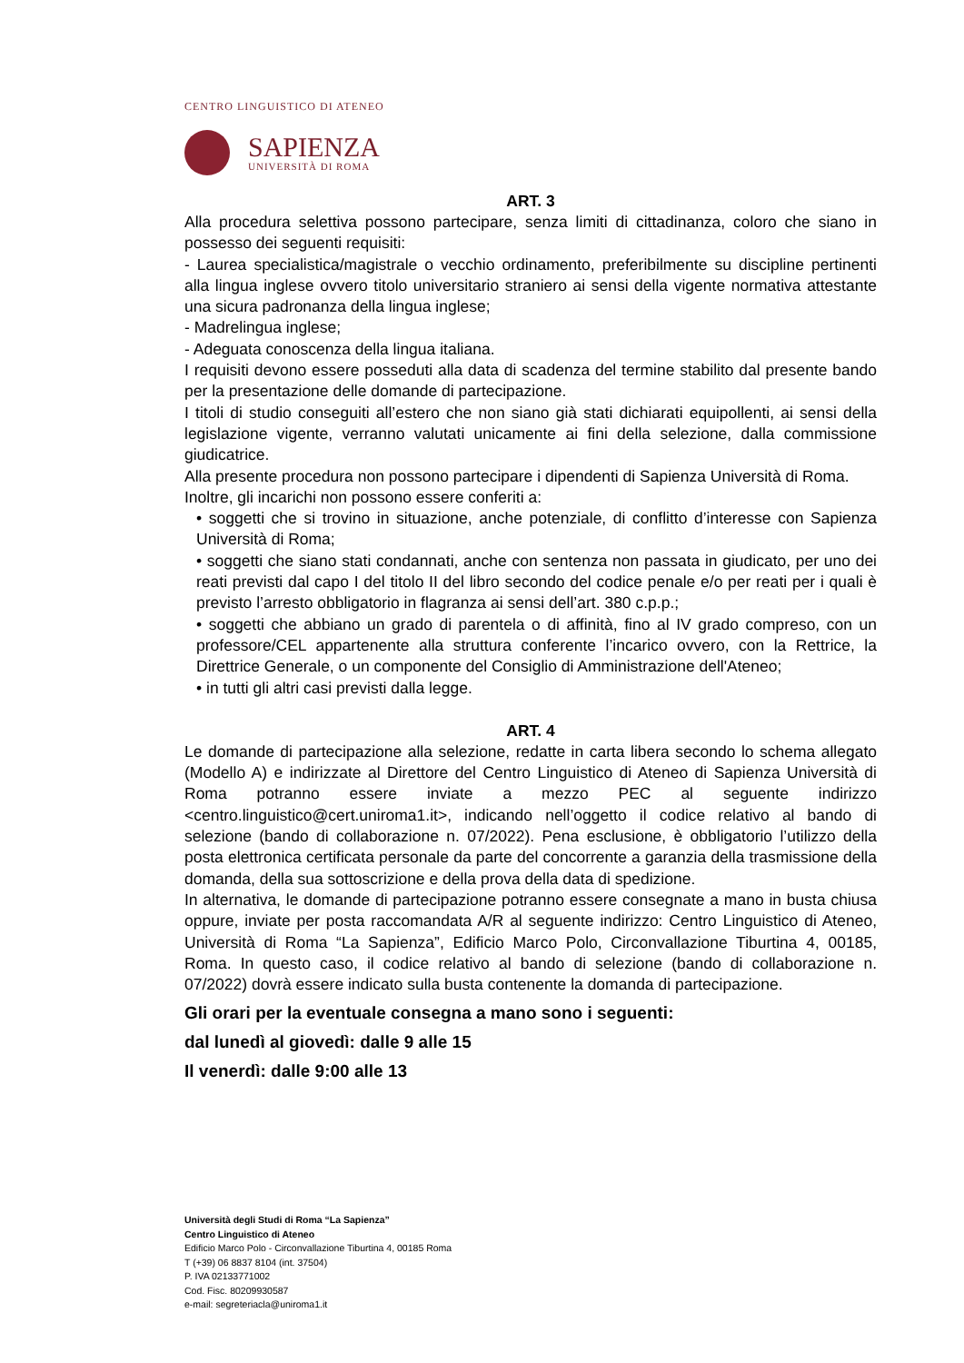CENTRO LINGUISTICO DI ATENEO
SAPIENZA
UNIVERSITÀ DI ROMA
ART. 3
Alla procedura selettiva possono partecipare, senza limiti di cittadinanza, coloro che siano in possesso dei seguenti requisiti:
- Laurea specialistica/magistrale o vecchio ordinamento, preferibilmente su discipline pertinenti alla lingua inglese ovvero titolo universitario straniero ai sensi della vigente normativa attestante una sicura padronanza della lingua inglese;
- Madrelingua inglese;
- Adeguata conoscenza della lingua italiana.
I requisiti devono essere posseduti alla data di scadenza del termine stabilito dal presente bando per la presentazione delle domande di partecipazione.
I titoli di studio conseguiti all’estero che non siano già stati dichiarati equipollenti, ai sensi della legislazione vigente, verranno valutati unicamente ai fini della selezione, dalla commissione giudicatrice.
Alla presente procedura non possono partecipare i dipendenti di Sapienza Università di Roma.
Inoltre, gli incarichi non possono essere conferiti a:
• soggetti che si trovino in situazione, anche potenziale, di conflitto d’interesse con Sapienza Università di Roma;
• soggetti che siano stati condannati, anche con sentenza non passata in giudicato, per uno dei reati previsti dal capo I del titolo II del libro secondo del codice penale e/o per reati per i quali è previsto l’arresto obbligatorio in flagranza ai sensi dell’art. 380 c.p.p.;
• soggetti che abbiano un grado di parentela o di affinità, fino al IV grado compreso, con un professore/CEL appartenente alla struttura conferente l’incarico ovvero, con la Rettrice, la Direttrice Generale, o un componente del Consiglio di Amministrazione dell'Ateneo;
• in tutti gli altri casi previsti dalla legge.
ART. 4
Le domande di partecipazione alla selezione, redatte in carta libera secondo lo schema allegato (Modello A) e indirizzate al Direttore del Centro Linguistico di Ateneo di Sapienza Università di Roma potranno essere inviate a mezzo PEC al seguente indirizzo <centro.linguistico@cert.uniroma1.it>, indicando nell’oggetto il codice relativo al bando di selezione (bando di collaborazione n. 07/2022). Pena esclusione, è obbligatorio l’utilizzo della posta elettronica certificata personale da parte del concorrente a garanzia della trasmissione della domanda, della sua sottoscrizione e della prova della data di spedizione.
In alternativa, le domande di partecipazione potranno essere consegnate a mano in busta chiusa oppure, inviate per posta raccomandata A/R al seguente indirizzo: Centro Linguistico di Ateneo, Università di Roma “La Sapienza”, Edificio Marco Polo, Circonvallazione Tiburtina 4, 00185, Roma. In questo caso, il codice relativo al bando di selezione (bando di collaborazione n. 07/2022) dovrà essere indicato sulla busta contenente la domanda di partecipazione.
Gli orari per la eventuale consegna a mano sono i seguenti:
dal lunedì al giovedì: dalle 9 alle 15
Il venerdì: dalle 9:00 alle 13
Università degli Studi di Roma “La Sapienza”
Centro Linguistico di Ateneo
Edificio Marco Polo - Circonvallazione Tiburtina 4, 00185 Roma
T (+39) 06 8837 8104 (int. 37504)
P. IVA 02133771002
Cod. Fisc. 80209930587
e-mail: segreteriacla@uniroma1.it